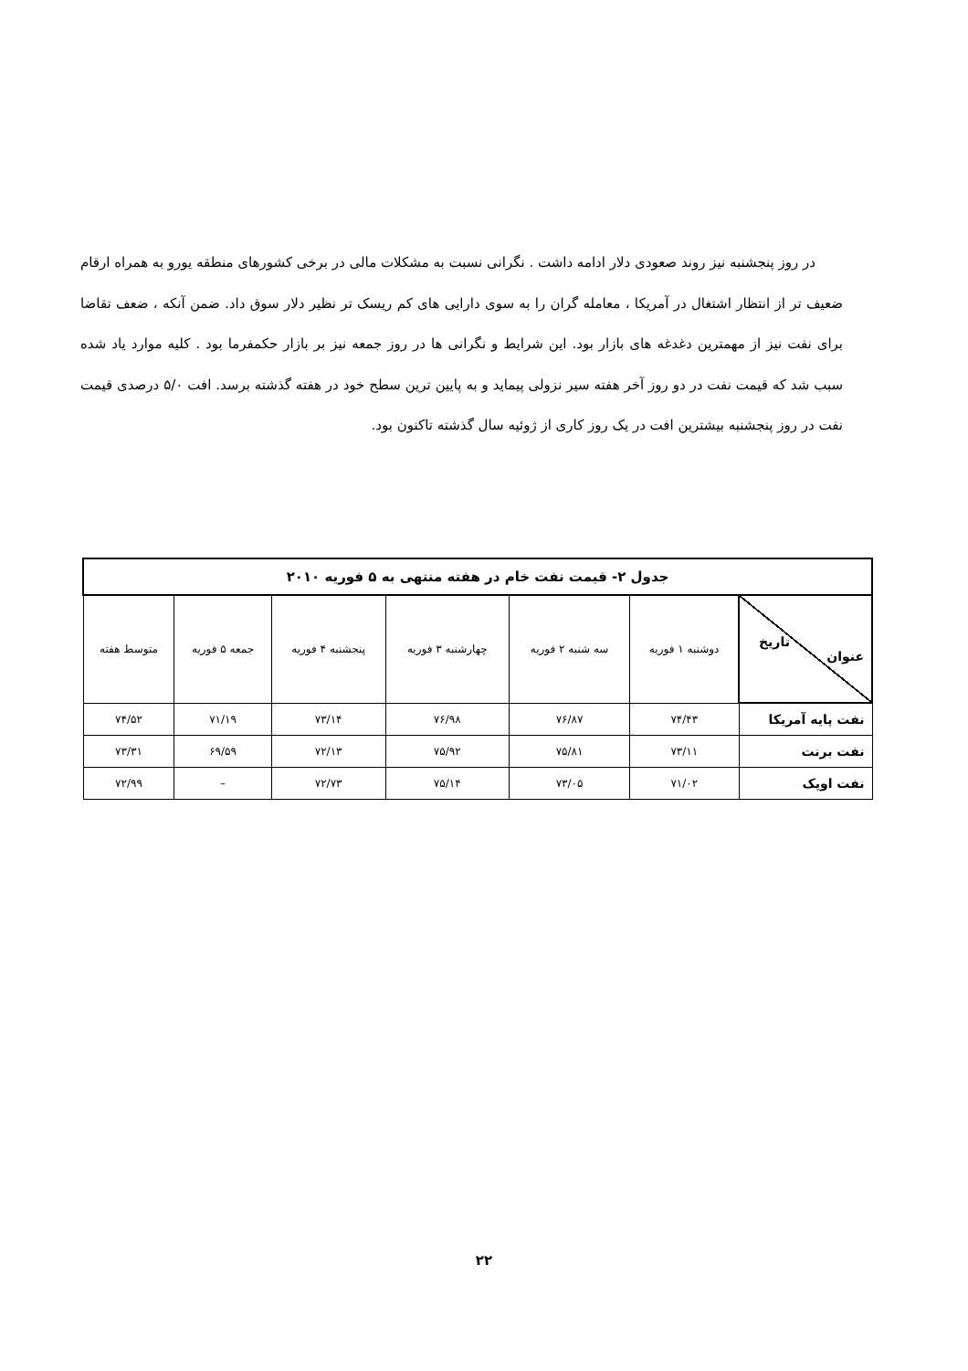در روز پنجشنبه نیز روند صعودی دلار ادامه داشت . نگرانی نسبت به مشکلات مالی در برخی کشورهای منطقه یورو به همراه ارقام ضعیف تر از انتظار اشتغال در آمریکا ، معامله گران را به سوی دارایی های کم ریسک تر نظیر دلار سوق داد. ضمن آنکه ، ضعف تقاضا برای نفت نیز از مهمترین دغدغه های بازار بود. این شرایط و نگرانی ها در روز جمعه نیز بر بازار حکمفرما بود . کلیه موارد یاد شده سبب شد که قیمت نفت در دو روز آخر هفته سیر نزولی پیماید و به پایین ترین سطح خود در هفته گذشته برسد. افت ۵/۰ درصدی قیمت نفت در روز پنجشنبه بیشترین افت در یک روز کاری از ژوئیه سال گذشته تاکنون بود.
| جدول ۲- قیمت نفت خام در هفته منتهی به ۵ فوریه ۲۰۱۰ | | | | | | |
| --- | --- | --- | --- | --- | --- | --- |
| تاریخ عنوان | دوشنبه ۱ فوریه | سه شنبه ۲ فوریه | چهارشنبه ۳ فوریه | پنجشنبه ۴ فوریه | جمعه ۵ فوریه | متوسط هفته |
| نفت پایه آمریکا | ۷۴/۴۳ | ۷۶/۸۷ | ۷۶/۹۸ | ۷۳/۱۴ | ۷۱/۱۹ | ۷۴/۵۲ |
| نفت برنت | ۷۳/۱۱ | ۷۵/۸۱ | ۷۵/۹۲ | ۷۲/۱۳ | ۶۹/۵۹ | ۷۳/۳۱ |
| نفت اوپک | ۷۱/۰۲ | ۷۳/۰۵ | ۷۵/۱۴ | ۷۲/۷۳ | – | ۷۲/۹۹ |
۲۲